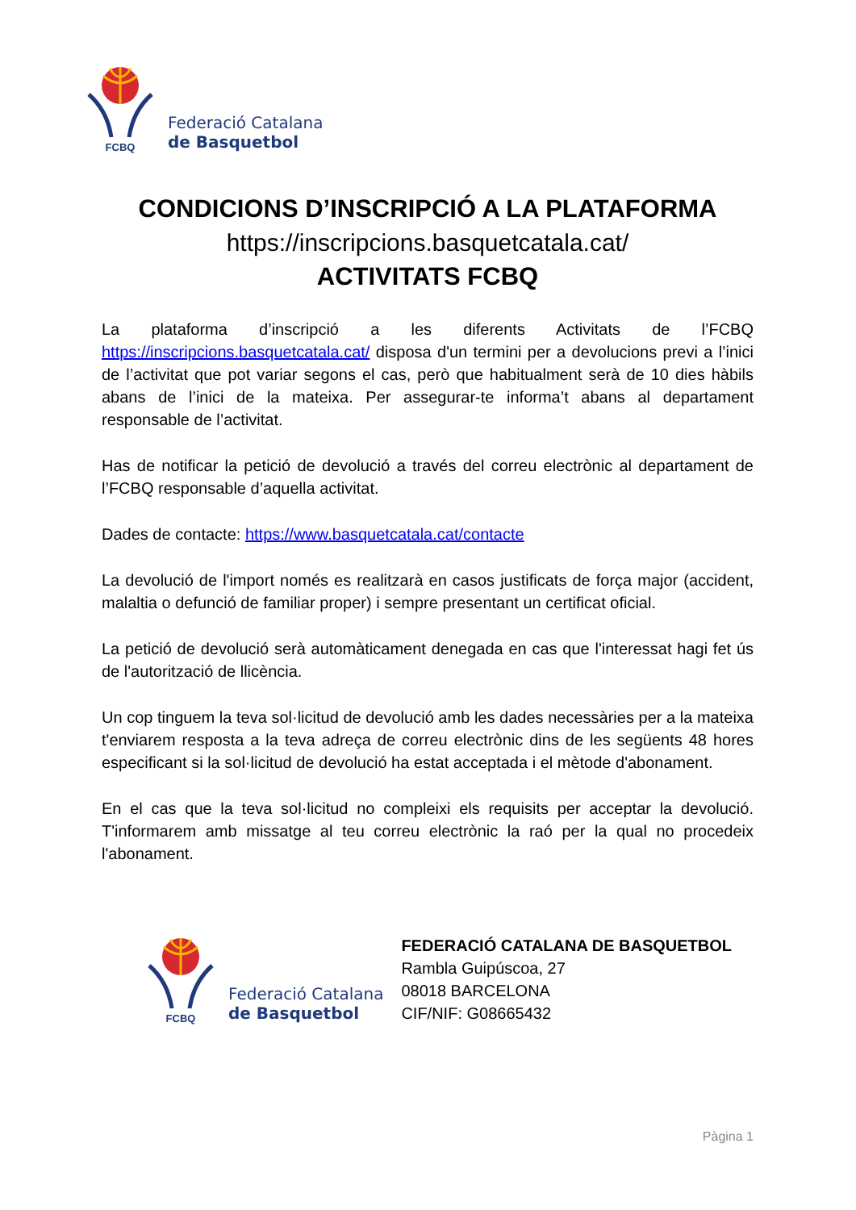FCBQ
Federació Catalana
de Basquetbol
CONDICIONS D’INSCRIPCIÓ A LA PLATAFORMA
https://inscripcions.basquetcatala.cat/
ACTIVITATS FCBQ
La plataforma d’inscripció a les diferents Activitats de l’FCBQ https://inscripcions.basquetcatala.cat/ disposa d'un termini per a devolucions previ a l’inici de l’activitat que pot variar segons el cas, però que habitualment serà de 10 dies hàbils abans de l’inici de la mateixa. Per assegurar-te informa’t abans al departament responsable de l’activitat.
Has de notificar la petició de devolució a través del correu electrònic al departament de l’FCBQ responsable d’aquella activitat.
Dades de contacte: https://www.basquetcatala.cat/contacte
La devolució de l'import només es realitzarà en casos justificats de força major (accident, malaltia o defunció de familiar proper) i sempre presentant un certificat oficial.
La petició de devolució serà automàticament denegada en cas que l'interessat hagi fet ús de l'autorització de llicència.
Un cop tinguem la teva sol·licitud de devolució amb les dades necessàries per a la mateixa t'enviarem resposta a la teva adreça de correu electrònic dins de les següents 48 hores especificant si la sol·licitud de devolució ha estat acceptada i el mètode d'abonament.
En el cas que la teva sol·licitud no compleixi els requisits per acceptar la devolució. T'informarem amb missatge al teu correu electrònic la raó per la qual no procedeix l'abonament.
FCBQ
Federació Catalana
de Basquetbol
FEDERACIÓ CATALANA DE BASQUETBOL
Rambla Guipúscoa, 27
08018 BARCELONA
CIF/NIF: G08665432
Pàgina 1